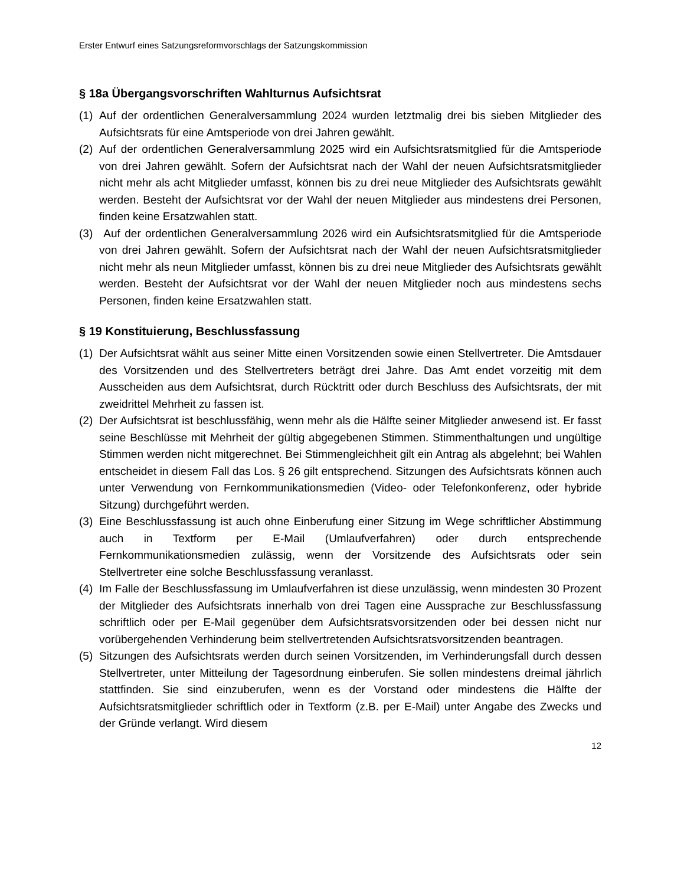Erster Entwurf eines Satzungsreformvorschlags der Satzungskommission
§ 18a Übergangsvorschriften Wahlturnus Aufsichtsrat
(1) Auf der ordentlichen Generalversammlung 2024 wurden letztmalig drei bis sieben Mitglieder des Aufsichtsrats für eine Amtsperiode von drei Jahren gewählt.
(2) Auf der ordentlichen Generalversammlung 2025 wird ein Aufsichtsratsmitglied für die Amtsperiode von drei Jahren gewählt. Sofern der Aufsichtsrat nach der Wahl der neuen Aufsichtsratsmitglieder nicht mehr als acht Mitglieder umfasst, können bis zu drei neue Mitglieder des Aufsichtsrats gewählt werden. Besteht der Aufsichtsrat vor der Wahl der neuen Mitglieder aus mindestens drei Personen, finden keine Ersatzwahlen statt.
(3) Auf der ordentlichen Generalversammlung 2026 wird ein Aufsichtsratsmitglied für die Amtsperiode von drei Jahren gewählt. Sofern der Aufsichtsrat nach der Wahl der neuen Aufsichtsratsmitglieder nicht mehr als neun Mitglieder umfasst, können bis zu drei neue Mitglieder des Aufsichtsrats gewählt werden. Besteht der Aufsichtsrat vor der Wahl der neuen Mitglieder noch aus mindestens sechs Personen, finden keine Ersatzwahlen statt.
§ 19 Konstituierung, Beschlussfassung
(1) Der Aufsichtsrat wählt aus seiner Mitte einen Vorsitzenden sowie einen Stellvertreter. Die Amtsdauer des Vorsitzenden und des Stellvertreters beträgt drei Jahre. Das Amt endet vorzeitig mit dem Ausscheiden aus dem Aufsichtsrat, durch Rücktritt oder durch Beschluss des Aufsichtsrats, der mit zweidrittel Mehrheit zu fassen ist.
(2) Der Aufsichtsrat ist beschlussfähig, wenn mehr als die Hälfte seiner Mitglieder anwesend ist. Er fasst seine Beschlüsse mit Mehrheit der gültig abgegebenen Stimmen. Stimmenthaltungen und ungültige Stimmen werden nicht mitgerechnet. Bei Stimmengleichheit gilt ein Antrag als abgelehnt; bei Wahlen entscheidet in diesem Fall das Los. § 26 gilt entsprechend. Sitzungen des Aufsichtsrats können auch unter Verwendung von Fernkommunikationsmedien (Video- oder Telefonkonferenz, oder hybride Sitzung) durchgeführt werden.
(3) Eine Beschlussfassung ist auch ohne Einberufung einer Sitzung im Wege schriftlicher Abstimmung auch in Textform per E-Mail (Umlaufverfahren) oder durch entsprechende Fernkommunikationsmedien zulässig, wenn der Vorsitzende des Aufsichtsrats oder sein Stellvertreter eine solche Beschlussfassung veranlasst.
(4) Im Falle der Beschlussfassung im Umlaufverfahren ist diese unzulässig, wenn mindesten 30 Prozent der Mitglieder des Aufsichtsrats innerhalb von drei Tagen eine Aussprache zur Beschlussfassung schriftlich oder per E-Mail gegenüber dem Aufsichtsratsvorsitzenden oder bei dessen nicht nur vorübergehenden Verhinderung beim stellvertretenden Aufsichtsratsvorsitzenden beantragen.
(5) Sitzungen des Aufsichtsrats werden durch seinen Vorsitzenden, im Verhinderungsfall durch dessen Stellvertreter, unter Mitteilung der Tagesordnung einberufen. Sie sollen mindestens dreimal jährlich stattfinden. Sie sind einzuberufen, wenn es der Vorstand oder mindestens die Hälfte der Aufsichtsratsmitglieder schriftlich oder in Textform (z.B. per E-Mail) unter Angabe des Zwecks und der Gründe verlangt. Wird diesem
12